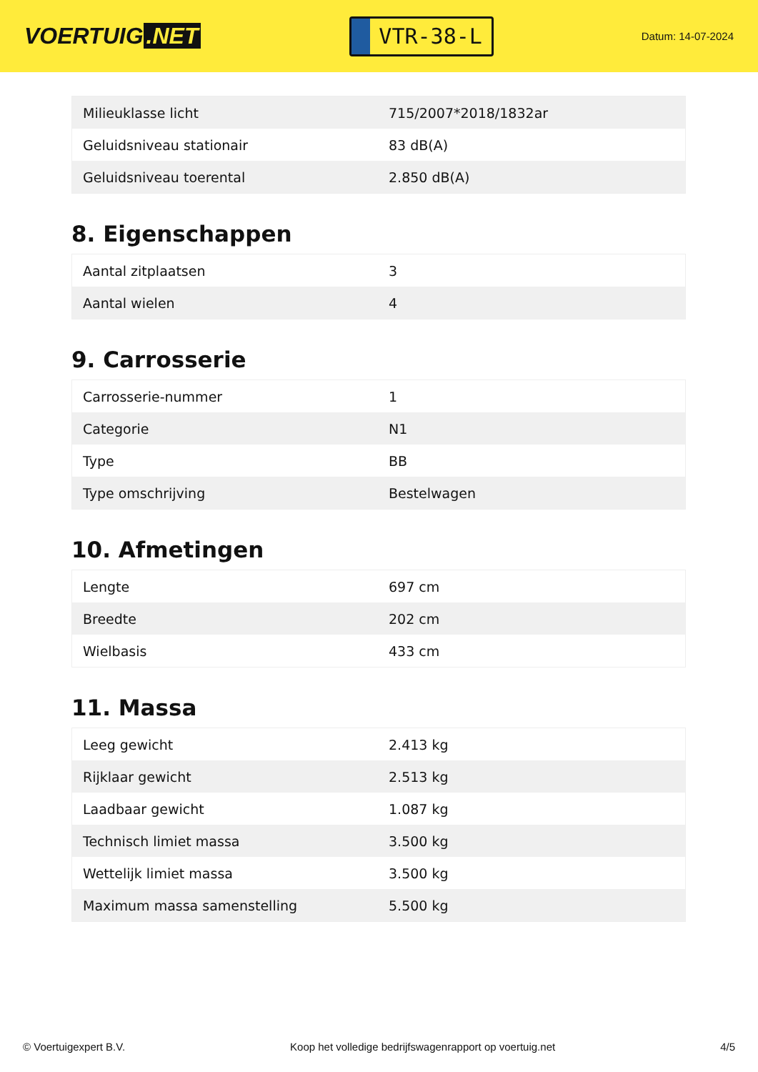VOERTUIG.NET
VTR-38-L
Datum: 14-07-2024
| Milieuklasse licht | 715/2007*2018/1832ar |
| Geluidsniveau stationair | 83 dB(A) |
| Geluidsniveau toerental | 2.850 dB(A) |
8. Eigenschappen
| Aantal zitplaatsen | 3 |
| Aantal wielen | 4 |
9. Carrosserie
| Carrosserie-nummer | 1 |
| Categorie | N1 |
| Type | BB |
| Type omschrijving | Bestelwagen |
10. Afmetingen
| Lengte | 697 cm |
| Breedte | 202 cm |
| Wielbasis | 433 cm |
11. Massa
| Leeg gewicht | 2.413 kg |
| Rijklaar gewicht | 2.513 kg |
| Laadbaar gewicht | 1.087 kg |
| Technisch limiet massa | 3.500 kg |
| Wettelijk limiet massa | 3.500 kg |
| Maximum massa samenstelling | 5.500 kg |
© Voertuigexpert B.V. Koop het volledige bedrijfswagenrapport op voertuig.net 4/5